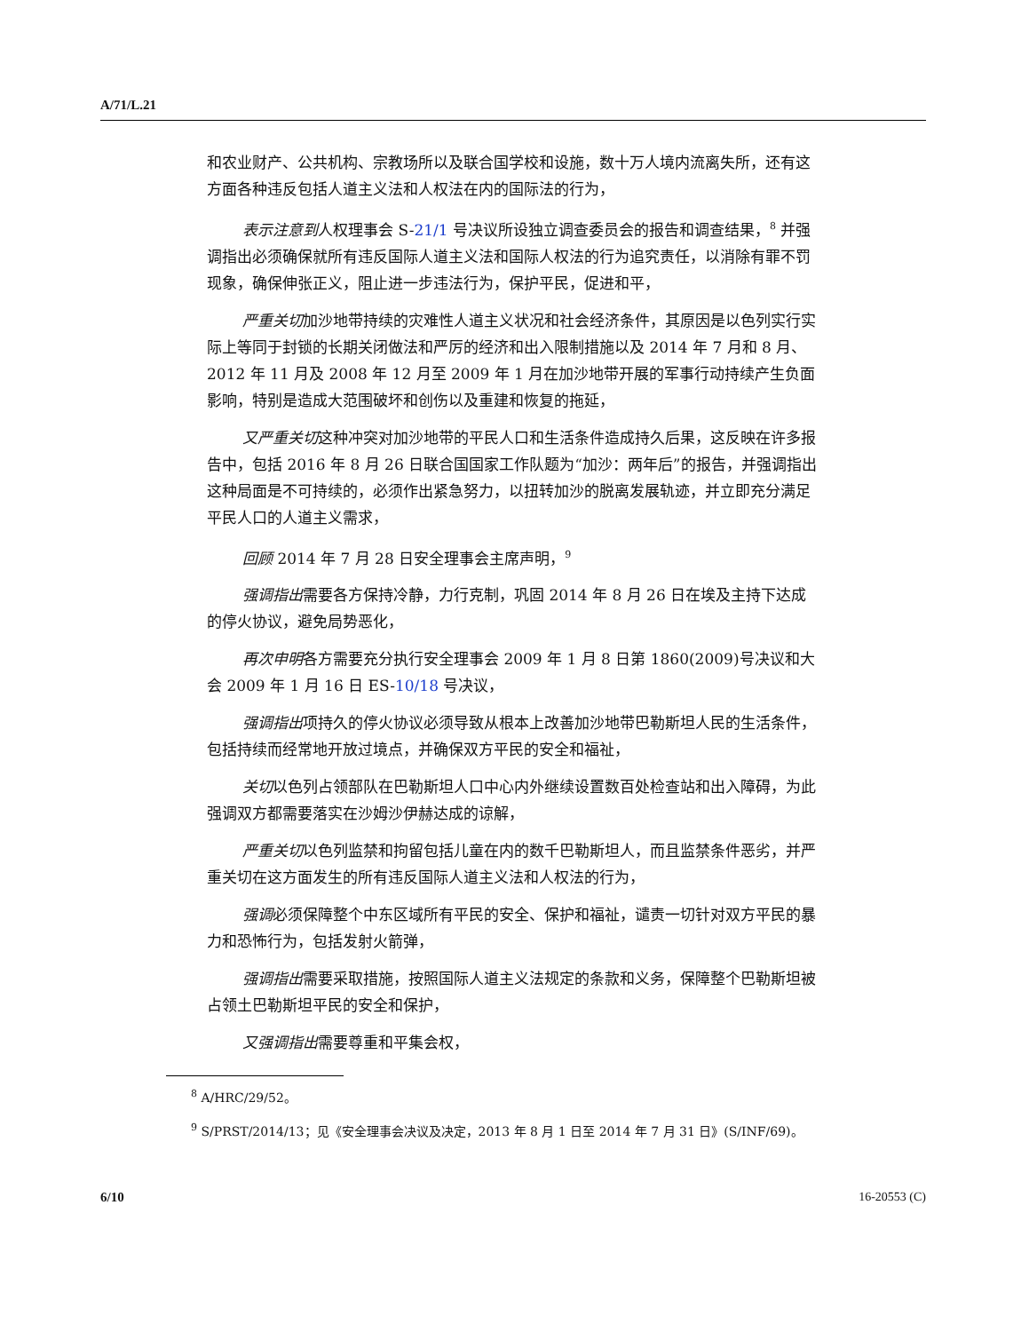A/71/L.21
和农业财产、公共机构、宗教场所以及联合国学校和设施，数十万人境内流离失所，还有这方面各种违反包括人道主义法和人权法在内的国际法的行为，
表示注意到人权理事会 S-21/1 号决议所设独立调查委员会的报告和调查结果，<sup>8</sup> 并强调指出必须确保就所有违反国际人道主义法和国际人权法的行为追究责任，以消除有罪不罚现象，确保伸张正义，阻止进一步违法行为，保护平民，促进和平，
严重关切加沙地带持续的灾难性人道主义状况和社会经济条件，其原因是以色列实行实际上等同于封锁的长期关闭做法和严厉的经济和出入限制措施以及 2014 年 7 月和 8 月、2012 年 11 月及 2008 年 12 月至 2009 年 1 月在加沙地带开展的军事行动持续产生负面影响，特别是造成大范围破坏和创伤以及重建和恢复的拖延，
又严重关切这种冲突对加沙地带的平民人口和生活条件造成持久后果，这反映在许多报告中，包括 2016 年 8 月 26 日联合国国家工作队题为“加沙：两年后”的报告，并强调指出这种局面是不可持续的，必须作出紧急努力，以扭转加沙的脱离发展轨迹，并立即充分满足平民人口的人道主义需求，
回顾 2014 年 7 月 28 日安全理事会主席声明，<sup>9</sup>
强调指出需要各方保持冷静，力行克制，巩固 2014 年 8 月 26 日在埃及主持下达成的停火协议，避免局势恶化，
再次申明各方需要充分执行安全理事会 2009 年 1 月 8 日第 1860(2009)号决议和大会 2009 年 1 月 16 日 ES-10/18 号决议，
强调指出项持久的停火协议必须导致从根本上改善加沙地带巴勒斯坦人民的生活条件，包括持续而经常地开放过境点，并确保双方平民的安全和福祉，
关切以色列占领部队在巴勒斯坦人口中心内外继续设置数百处检查站和出入障碍，为此强调双方都需要落实在沙姆沙伊赫达成的谅解，
严重关切以色列监禁和拘留包括儿童在内的数千巴勒斯坦人，而且监禁条件恶劣，并严重关切在这方面发生的所有违反国际人道主义法和人权法的行为，
强调必须保障整个中东区域所有平民的安全、保护和福祉，谴责一切针对双方平民的暴力和恐怖行为，包括发射火箭弹，
强调指出需要采取措施，按照国际人道主义法规定的条款和义务，保障整个巴勒斯坦被占领土巴勒斯坦平民的安全和保护，
又强调指出需要尊重和平集会权，
<sup>8</sup> A/HRC/29/52。
<sup>9</sup> S/PRST/2014/13；见《安全理事会决议及决定，2013 年 8 月 1 日至 2014 年 7 月 31 日》(S/INF/69)。
6/10 16-20553 (C)